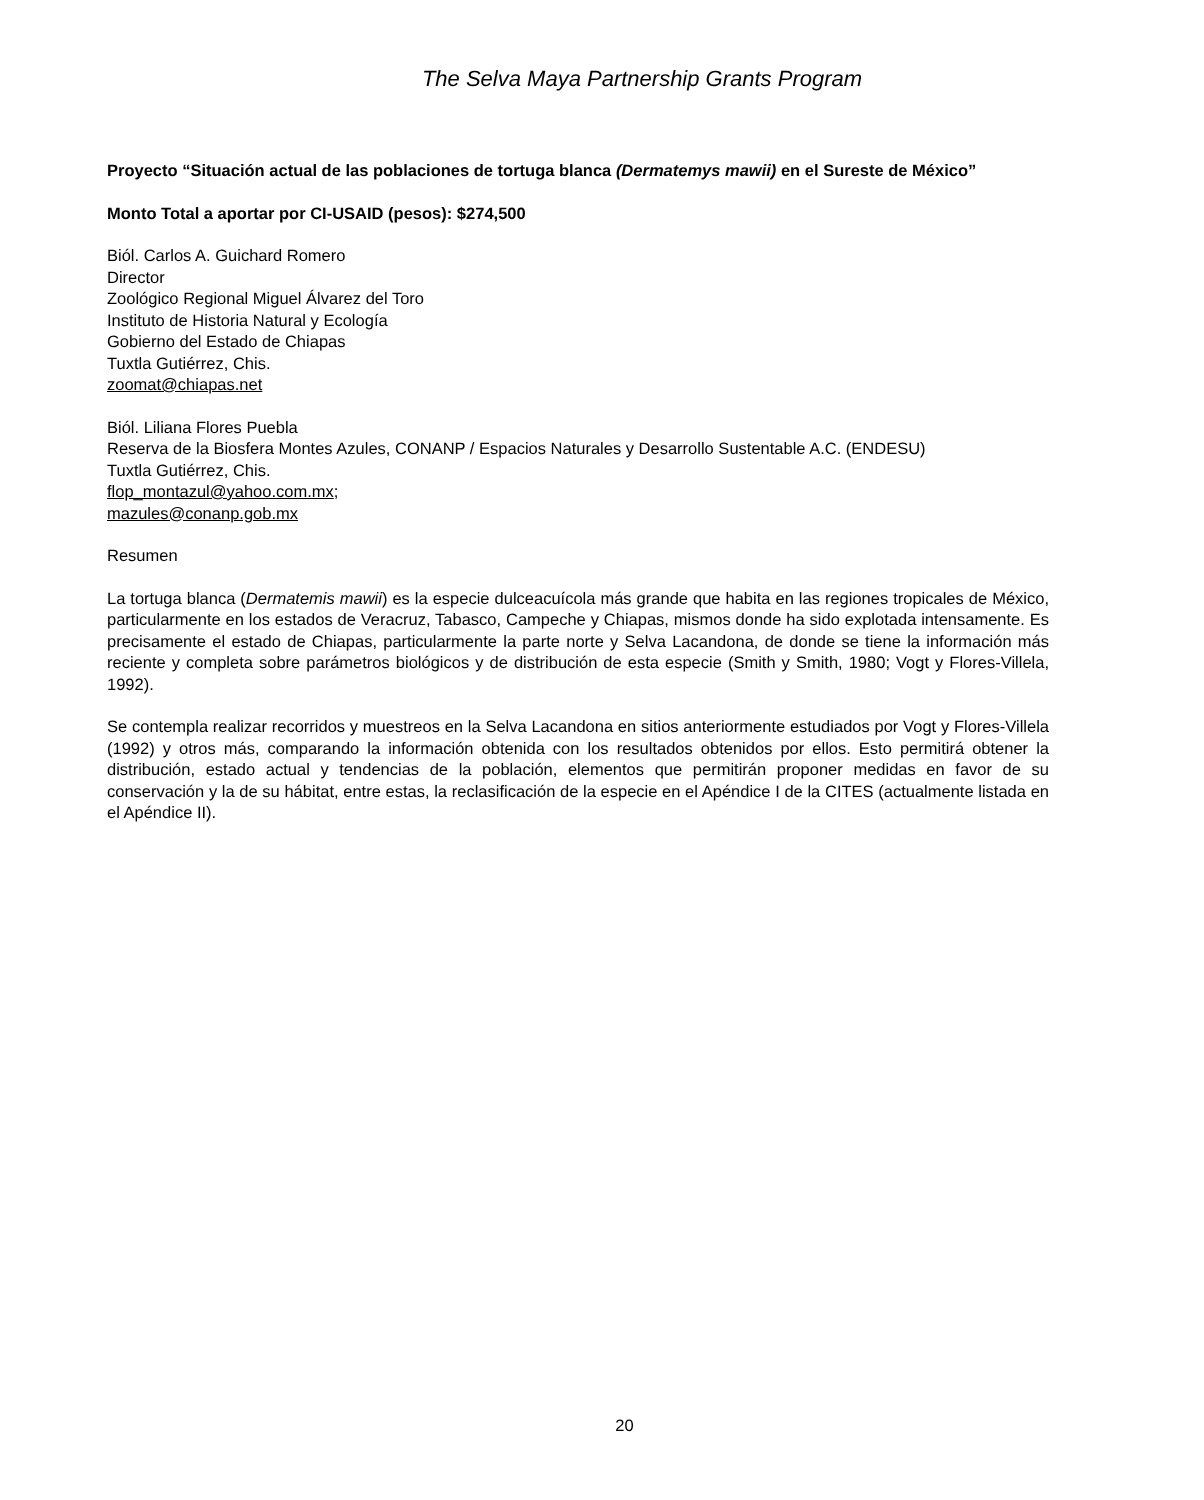The Selva Maya Partnership Grants Program
Proyecto “Situación actual de las poblaciones de tortuga blanca (Dermatemys mawii) en el Sureste de México”
Monto Total a aportar por CI-USAID (pesos): $274,500
Biól. Carlos A. Guichard Romero
Director
Zoológico Regional Miguel Álvarez del Toro
Instituto de Historia Natural y Ecología
Gobierno del Estado de Chiapas
Tuxtla Gutiérrez, Chis.
zoomat@chiapas.net
Biól. Liliana Flores Puebla
Reserva de la Biosfera Montes Azules, CONANP / Espacios Naturales y Desarrollo Sustentable A.C. (ENDESU)
Tuxtla Gutiérrez, Chis.
flop_montazul@yahoo.com.mx;
mazules@conanp.gob.mx
Resumen
La tortuga blanca (Dermatemis mawii) es la especie dulceacuícola más grande que habita en las regiones tropicales de México, particularmente en los estados de Veracruz, Tabasco, Campeche y Chiapas, mismos donde ha sido explotada intensamente. Es precisamente el estado de Chiapas, particularmente la parte norte y Selva Lacandona, de donde se tiene la información más reciente y completa sobre parámetros biológicos y de distribución de esta especie (Smith y Smith, 1980; Vogt y Flores-Villela, 1992).
Se contempla realizar recorridos y muestreos en la Selva Lacandona en sitios anteriormente estudiados por Vogt y Flores-Villela (1992) y otros más, comparando la información obtenida con los resultados obtenidos por ellos. Esto permitirá obtener la distribución, estado actual y tendencias de la población, elementos que permitirán proponer medidas en favor de su conservación y la de su hábitat, entre estas, la reclasificación de la especie en el Apéndice I de la CITES (actualmente listada en el Apéndice II).
20